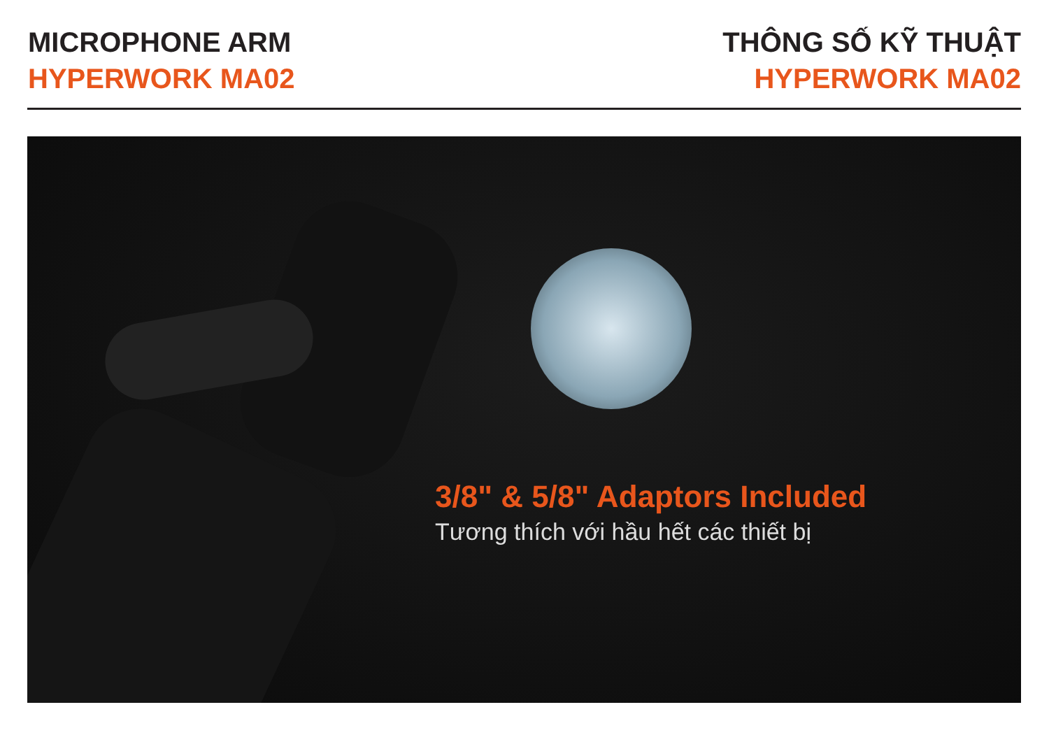MICROPHONE ARM
HYPERWORK MA02
THÔNG SỐ KỸ THUẬT
HYPERWORK MA02
3/8" & 5/8" Adaptors Included
Tương thích với hầu hết các thiết bị